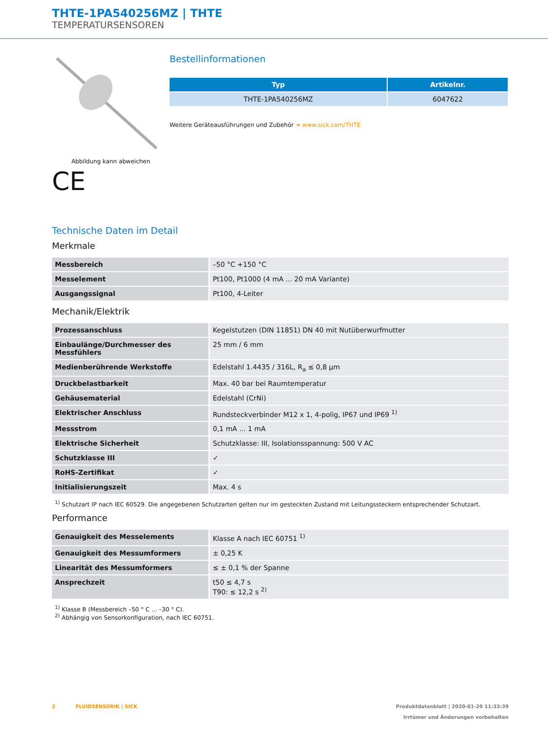THTE-1PA540256MZ | THTE
TEMPERATURSENSOREN
Abbildung kann abweichen
CE
Bestellinformationen
| Typ | Artikelnr. |
| --- | --- |
| THTE-1PA540256MZ | 6047622 |
Weitere Geräteausführungen und Zubehör ➜ www.sick.com/THTE
Technische Daten im Detail
Merkmale
| Messbereich | –50 °C +150 °C |
| Messelement | Pt100, Pt1000 (4 mA ... 20 mA Variante) |
| Ausgangssignal | Pt100, 4-Leiter |
Mechanik/Elektrik
| Prozessanschluss | Kegelstutzen (DIN 11851) DN 40 mit Nutüberwurfmutter |
| Einbaulänge/Durchmesser des Messfühlers | 25 mm / 6 mm |
| Medienberührende Werkstoffe | Edelstahl 1.4435 / 316L, R<sub>a</sub> ≤ 0,8 µm |
| Druckbelastbarkeit | Max. 40 bar bei Raumtemperatur |
| Gehäusematerial | Edelstahl (CrNi) |
| Elektrischer Anschluss | Rundsteckverbinder M12 x 1, 4-polig, IP67 und IP69 <sup>1)</sup> |
| Messstrom | 0,1 mA ... 1 mA |
| Elektrische Sicherheit | Schutzklasse: III, Isolationsspannung: 500 V AC |
| Schutzklasse III | ✓ |
| RoHS-Zertifikat | ✓ |
| Initialisierungszeit | Max. 4 s |
<sup>1)</sup> Schutzart IP nach IEC 60529. Die angegebenen Schutzarten gelten nur im gesteckten Zustand mit Leitungssteckern entsprechender Schutzart.
Performance
| Genauigkeit des Messelements | Klasse A nach IEC 60751 <sup>1)</sup> |
| Genauigkeit des Messumformers | ± 0,25 K |
| Linearität des Messumformers | ≤ ± 0,1 % der Spanne |
| Ansprechzeit | t50 ≤ 4,7 s T90: ≤ 12,2 s <sup>2)</sup> |
<sup>1)</sup> Klasse B (Messbereich –50 ° C ... –30 ° C).
<sup>2)</sup> Abhängig von Sensorkonfiguration, nach IEC 60751.
2 FLUIDSENSORIK | SICK Produktdatenblatt | 2020-01-20 11:33:39
Irrtümer und Änderungen vorbehalten